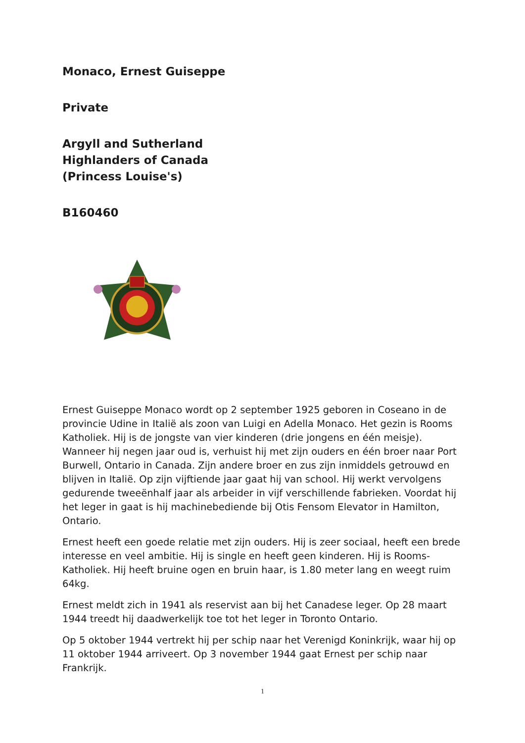Monaco, Ernest Guiseppe
Private
Argyll and Sutherland
Highlanders of Canada
(Princess Louise's)
B160460
Ernest Guiseppe Monaco wordt op 2 september 1925 geboren in Coseano in de provincie Udine in Italië als zoon van Luigi en Adella Monaco. Het gezin is Rooms Katholiek. Hij is de jongste van vier kinderen (drie jongens en één meisje). Wanneer hij negen jaar oud is, verhuist hij met zijn ouders en één broer naar Port Burwell, Ontario in Canada. Zijn andere broer en zus zijn inmiddels getrouwd en blijven in Italië. Op zijn vijftiende jaar gaat hij van school. Hij werkt vervolgens gedurende tweeënhalf jaar als arbeider in vijf verschillende fabrieken. Voordat hij het leger in gaat is hij machinebediende bij Otis Fensom Elevator in Hamilton, Ontario.
Ernest heeft een goede relatie met zijn ouders. Hij is zeer sociaal, heeft een brede interesse en veel ambitie. Hij is single en heeft geen kinderen. Hij is Rooms-Katholiek. Hij heeft bruine ogen en bruin haar, is 1.80 meter lang en weegt ruim 64kg.
Ernest meldt zich in 1941 als reservist aan bij het Canadese leger. Op 28 maart 1944 treedt hij daadwerkelijk toe tot het leger in Toronto Ontario.
Op 5 oktober 1944 vertrekt hij per schip naar het Verenigd Koninkrijk, waar hij op 11 oktober 1944 arriveert. Op 3 november 1944 gaat Ernest per schip naar Frankrijk.
1